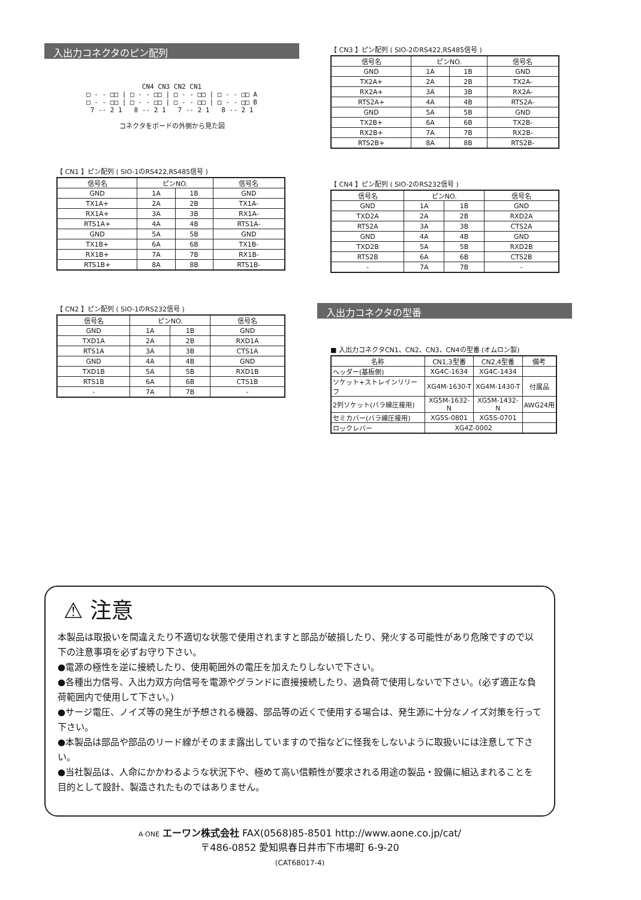入出力コネクタのピン配列
CN4 CN3 CN2 CN1
□ - - □□ | □ - - □□ | □ - - □□ | □ - - □□ A
□ - - □□ | □ - - □□ | □ - - □□ | □ - - □□ B
7 -- 2 1 8 -- 2 1 7 -- 2 1 8 -- 2 1
コネクタをボードの外側から見た図
【 CN1 】ピン配列 ( SIO-1のRS422,RS485信号 )
| 信号名 | ピンNO. | | 信号名 |
| --- | --- | --- | --- |
| GND | 1A | 1B | GND |
| TX1A+ | 2A | 2B | TX1A- |
| RX1A+ | 3A | 3B | RX1A- |
| RTS1A+ | 4A | 4B | RTS1A- |
| GND | 5A | 5B | GND |
| TX1B+ | 6A | 6B | TX1B- |
| RX1B+ | 7A | 7B | RX1B- |
| RTS1B+ | 8A | 8B | RTS1B- |
【 CN2 】ピン配列 ( SIO-1のRS232信号 )
| 信号名 | ピンNO. | | 信号名 |
| --- | --- | --- | --- |
| GND | 1A | 1B | GND |
| TXD1A | 2A | 2B | RXD1A |
| RTS1A | 3A | 3B | CTS1A |
| GND | 4A | 4B | GND |
| TXD1B | 5A | 5B | RXD1B |
| RTS1B | 6A | 6B | CTS1B |
| - | 7A | 7B | - |
【 CN3 】ピン配列 ( SIO-2のRS422,RS485信号 )
| 信号名 | ピンNO. | | 信号名 |
| --- | --- | --- | --- |
| GND | 1A | 1B | GND |
| TX2A+ | 2A | 2B | TX2A- |
| RX2A+ | 3A | 3B | RX2A- |
| RTS2A+ | 4A | 4B | RTS2A- |
| GND | 5A | 5B | GND |
| TX2B+ | 6A | 6B | TX2B- |
| RX2B+ | 7A | 7B | RX2B- |
| RTS2B+ | 8A | 8B | RTS2B- |
【 CN4 】ピン配列 ( SIO-2のRS232信号 )
| 信号名 | ピンNO. | | 信号名 |
| --- | --- | --- | --- |
| GND | 1A | 1B | GND |
| TXD2A | 2A | 2B | RXD2A |
| RTS2A | 3A | 3B | CTS2A |
| GND | 4A | 4B | GND |
| TXD2B | 5A | 5B | RXD2B |
| RTS2B | 6A | 6B | CTS2B |
| - | 7A | 7B | - |
入出力コネクタの型番
■ 入出力コネクタCN1、CN2、CN3、CN4の型番 (オムロン製)
| 名称 | CN1,3型番 | CN2,4型番 | 備考 |
| --- | --- | --- | --- |
| ヘッダー(基板側) | XG4C-1634 | XG4C-1434 | |
| ソケット+ストレインリリーフ | XG4M-1630-T | XG4M-1430-T | 付属品 |
| 2列ソケット(バラ線圧接用) | XG5M-1632-N | XG5M-1432-N | AWG24用 |
| セミカバー(バラ線圧接用) | XG5S-0801 | XG5S-0701 | |
| ロックレバー | XG4Z-0002 | | |
⚠ 注意
本製品は取扱いを間違えたり不適切な状態で使用されますと部品が破損したり、発火する可能性があり危険ですので以下の注意事項を必ずお守り下さい。
●電源の極性を逆に接続したり、使用範囲外の電圧を加えたりしないで下さい。
●各種出力信号、入出力双方向信号を電源やグランドに直接接続したり、過負荷で使用しないで下さい。(必ず適正な負荷範囲内で使用して下さい。)
●サージ電圧、ノイズ等の発生が予想される機器、部品等の近くで使用する場合は、発生源に十分なノイズ対策を行って下さい。
●本製品は部品や部品のリード線がそのまま露出していますので指などに怪我をしないように取扱いには注意して下さい。
●当社製品は、人命にかかわるような状況下や、極めて高い信頼性が要求される用途の製品・設備に組込まれることを目的として設計、製造されたものではありません。
A·ONE エーワン株式会社 FAX(0568)85-8501 http://www.aone.co.jp/cat/
〒486-0852 愛知県春日井市下市場町 6-9-20
(CAT68017-4)